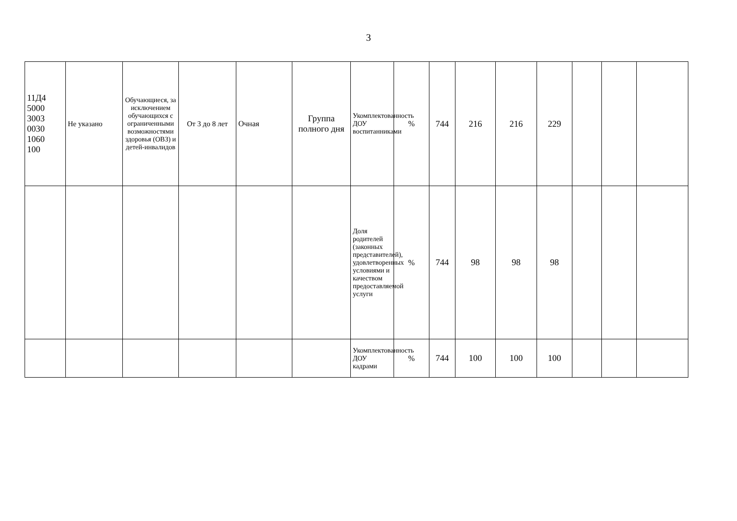3
| 11Д4 5000 3003 0030 1060 100 | Не указано | Обучающиеся, за исключением обучающихся с ограниченными возможностями здоровья (ОВЗ) и детей-инвалидов | От 3 до 8 лет | Очная | Группа полного дня | Укомплектованность ДОУ воспитанниками | % | 744 | 216 | 216 | 229 | | | |
| | | | | | | Доля родителей (законных представителей), удовлетворенных условиями и качеством предоставляемой услуги | % | 744 | 98 | 98 | 98 | | | |
| | | | | | | Укомплектованность ДОУ кадрами | % | 744 | 100 | 100 | 100 | | | |